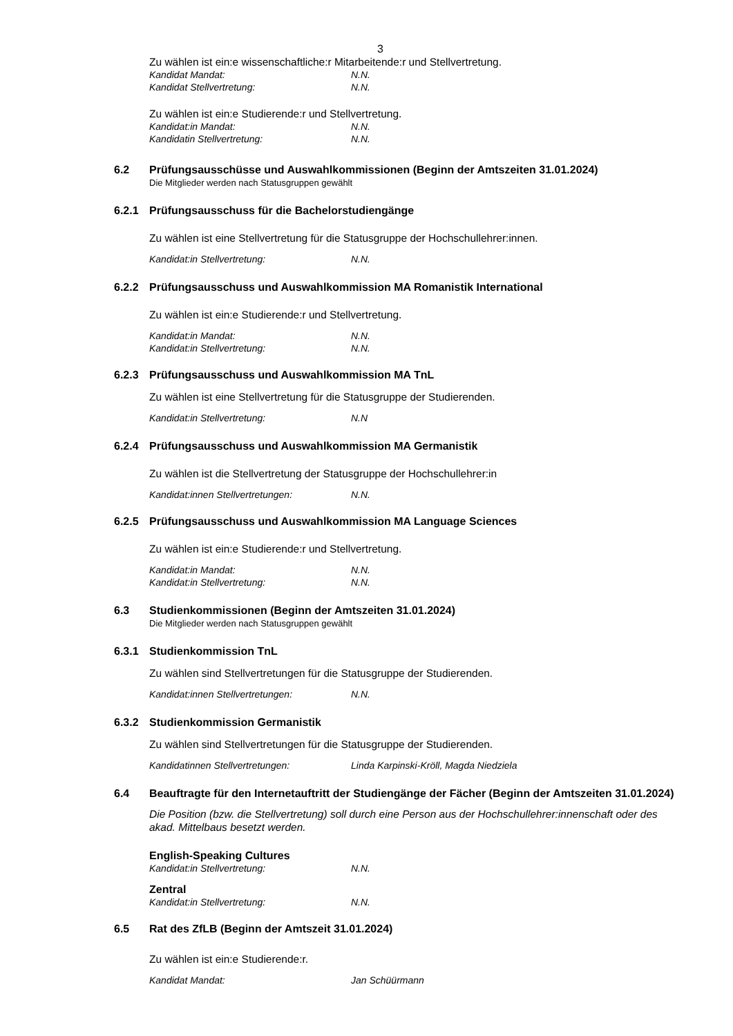3
Zu wählen ist ein:e wissenschaftliche:r Mitarbeitende:r und Stellvertretung.
Kandidat Mandat: N.N.
Kandidat Stellvertretung: N.N.
Zu wählen ist ein:e Studierende:r und Stellvertretung.
Kandidat:in Mandat: N.N.
Kandidatin Stellvertretung: N.N.
6.2 Prüfungsausschüsse und Auswahlkommissionen (Beginn der Amtszeiten 31.01.2024)
Die Mitglieder werden nach Statusgruppen gewählt
6.2.1 Prüfungsausschuss für die Bachelorstudiengänge
Zu wählen ist eine Stellvertretung für die Statusgruppe der Hochschullehrer:innen.
Kandidat:in Stellvertretung: N.N.
6.2.2 Prüfungsausschuss und Auswahlkommission MA Romanistik International
Zu wählen ist ein:e Studierende:r und Stellvertretung.
Kandidat:in Mandat: N.N.
Kandidat:in Stellvertretung: N.N.
6.2.3 Prüfungsausschuss und Auswahlkommission MA TnL
Zu wählen ist eine Stellvertretung für die Statusgruppe der Studierenden.
Kandidat:in Stellvertretung: N.N
6.2.4 Prüfungsausschuss und Auswahlkommission MA Germanistik
Zu wählen ist die Stellvertretung der Statusgruppe der Hochschullehrer:in
Kandidat:innen Stellvertretungen: N.N.
6.2.5 Prüfungsausschuss und Auswahlkommission MA Language Sciences
Zu wählen ist ein:e Studierende:r und Stellvertretung.
Kandidat:in Mandat: N.N.
Kandidat:in Stellvertretung: N.N.
6.3 Studienkommissionen (Beginn der Amtszeiten 31.01.2024)
Die Mitglieder werden nach Statusgruppen gewählt
6.3.1 Studienkommission TnL
Zu wählen sind Stellvertretungen für die Statusgruppe der Studierenden.
Kandidat:innen Stellvertretungen: N.N.
6.3.2 Studienkommission Germanistik
Zu wählen sind Stellvertretungen für die Statusgruppe der Studierenden.
Kandidatinnen Stellvertretungen: Linda Karpinski-Kröll, Magda Niedziela
6.4 Beauftragte für den Internetauftritt der Studiengänge der Fächer (Beginn der Amtszeiten 31.01.2024)
Die Position (bzw. die Stellvertretung) soll durch eine Person aus der Hochschullehrer:innenschaft oder des akad. Mittelbaus besetzt werden.
English-Speaking Cultures
Kandidat:in Stellvertretung: N.N.
Zentral
Kandidat:in Stellvertretung: N.N.
6.5 Rat des ZfLB (Beginn der Amtszeit 31.01.2024)
Zu wählen ist ein:e Studierende:r.
Kandidat Mandat: Jan Schüürmann